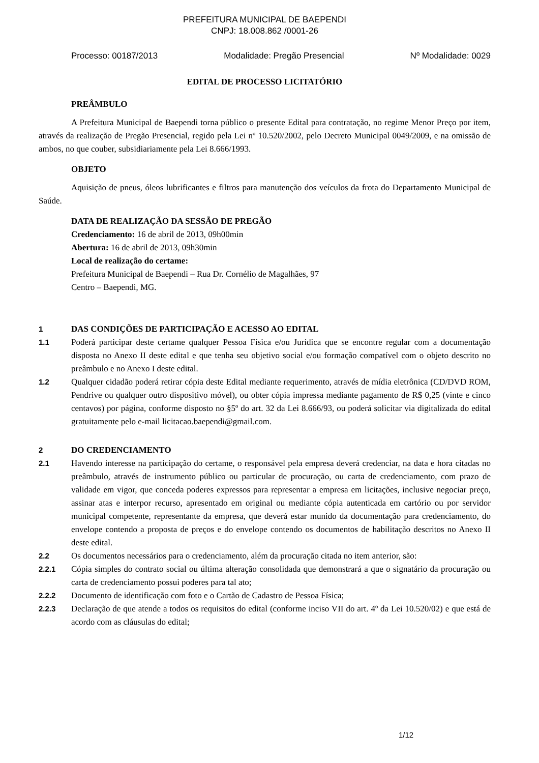PREFEITURA MUNICIPAL DE BAEPENDI
CNPJ: 18.008.862 /0001-26
Processo: 00187/2013 Modalidade: Pregão Presencial Nº Modalidade: 0029
EDITAL DE PROCESSO LICITATÓRIO
PREÂMBULO
A Prefeitura Municipal de Baependi torna público o presente Edital para contratação, no regime Menor Preço por item, através da realização de Pregão Presencial, regido pela Lei nº 10.520/2002, pelo Decreto Municipal 0049/2009, e na omissão de ambos, no que couber, subsidiariamente pela Lei 8.666/1993.
OBJETO
Aquisição de pneus, óleos lubrificantes e filtros para manutenção dos veículos da frota do Departamento Municipal de Saúde.
DATA DE REALIZAÇÃO DA SESSÃO DE PREGÃO
Credenciamento: 16 de abril de 2013, 09h00min
Abertura: 16 de abril de 2013, 09h30min
Local de realização do certame:
Prefeitura Municipal de Baependi – Rua Dr. Cornélio de Magalhães, 97
Centro – Baependi, MG.
1 DAS CONDIÇÕES DE PARTICIPAÇÃO E ACESSO AO EDITAL
1.1 Poderá participar deste certame qualquer Pessoa Física e/ou Jurídica que se encontre regular com a documentação disposta no Anexo II deste edital e que tenha seu objetivo social e/ou formação compatível com o objeto descrito no preâmbulo e no Anexo I deste edital.
1.2 Qualquer cidadão poderá retirar cópia deste Edital mediante requerimento, através de mídia eletrônica (CD/DVD ROM, Pendrive ou qualquer outro dispositivo móvel), ou obter cópia impressa mediante pagamento de R$ 0,25 (vinte e cinco centavos) por página, conforme disposto no §5º do art. 32 da Lei 8.666/93, ou poderá solicitar via digitalizada do edital gratuitamente pelo e-mail licitacao.baependi@gmail.com.
2 DO CREDENCIAMENTO
2.1 Havendo interesse na participação do certame, o responsável pela empresa deverá credenciar, na data e hora citadas no preâmbulo, através de instrumento público ou particular de procuração, ou carta de credenciamento, com prazo de validade em vigor, que conceda poderes expressos para representar a empresa em licitações, inclusive negociar preço, assinar atas e interpor recurso, apresentado em original ou mediante cópia autenticada em cartório ou por servidor municipal competente, representante da empresa, que deverá estar munido da documentação para credenciamento, do envelope contendo a proposta de preços e do envelope contendo os documentos de habilitação descritos no Anexo II deste edital.
2.2 Os documentos necessários para o credenciamento, além da procuração citada no item anterior, são:
2.2.1 Cópia simples do contrato social ou última alteração consolidada que demonstrará a que o signatário da procuração ou carta de credenciamento possui poderes para tal ato;
2.2.2 Documento de identificação com foto e o Cartão de Cadastro de Pessoa Física;
2.2.3 Declaração de que atende a todos os requisitos do edital (conforme inciso VII do art. 4º da Lei 10.520/02) e que está de acordo com as cláusulas do edital;
1/12